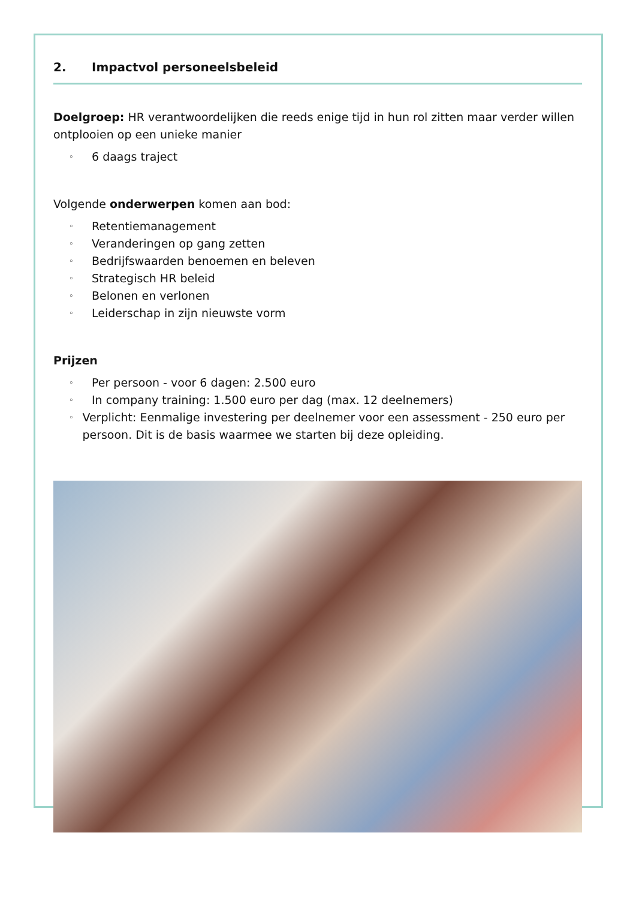2. Impactvol personeelsbeleid
Doelgroep: HR verantwoordelijken die reeds enige tijd in hun rol zitten maar verder willen ontplooien op een unieke manier
◦ 6 daags traject
Volgende onderwerpen komen aan bod:
◦ Retentiemanagement
◦ Veranderingen op gang zetten
◦ Bedrijfswaarden benoemen en beleven
◦ Strategisch HR beleid
◦ Belonen en verlonen
◦ Leiderschap in zijn nieuwste vorm
Prijzen
◦ Per persoon - voor 6 dagen: 2.500 euro
◦ In company training: 1.500 euro per dag (max. 12 deelnemers)
◦ Verplicht: Eenmalige investering per deelnemer voor een assessment - 250 euro per persoon. Dit is de basis waarmee we starten bij deze opleiding.